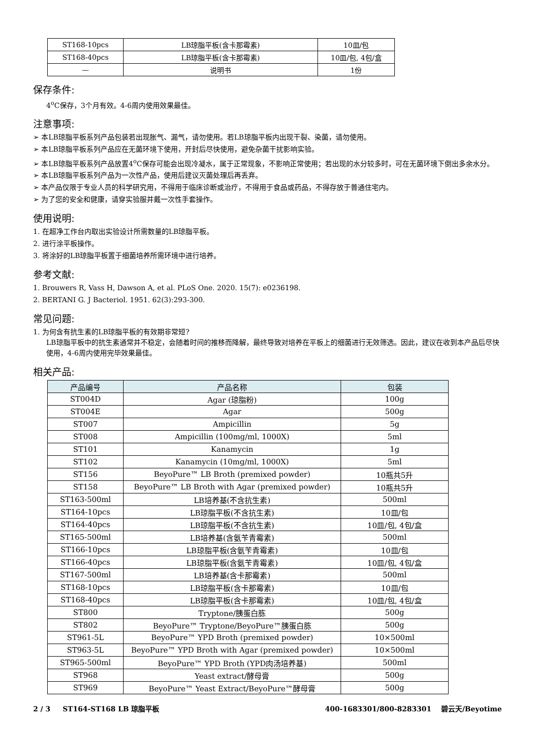| ST168-10pcs | LB琼脂平板(含卡那霉素) | 10皿/包 |
| ST168-40pcs | LB琼脂平板(含卡那霉素) | 10皿/包, 4包/盒 |
| — | 说明书 | 1份 |
保存条件:
4<sup>o</sup>C保存，3个月有效。4-6周内使用效果最佳。
注意事项:
➢ 本LB琼脂平板系列产品包装若出现胀气、漏气，请勿使用。若LB琼脂平板内出现干裂、染菌，请勿使用。
➢ 本LB琼脂平板系列产品应在无菌环境下使用，开封后尽快使用，避免杂菌干扰影响实验。
➢ 本LB琼脂平板系列产品放置4<sup>o</sup>C保存可能会出现冷凝水，属于正常现象，不影响正常使用；若出现的水分较多时，可在无菌环境下倒出多余水分。
➢ 本LB琼脂平板系列产品为一次性产品，使用后建议灭菌处理后再丢弃。
➢ 本产品仅限于专业人员的科学研究用，不得用于临床诊断或治疗，不得用于食品或药品，不得存放于普通住宅内。
➢ 为了您的安全和健康，请穿实验服并戴一次性手套操作。
使用说明:
1. 在超净工作台内取出实验设计所需数量的LB琼脂平板。
2. 进行涂平板操作。
3. 将涂好的LB琼脂平板置于细菌培养所需环境中进行培养。
参考文献:
1. Brouwers R, Vass H, Dawson A, et al. PLoS One. 2020. 15(7): e0236198.
2. BERTANI G. J Bacteriol. 1951. 62(3):293-300.
常见问题:
1. 为何含有抗生素的LB琼脂平板的有效期非常短?
LB琼脂平板中的抗生素通常并不稳定，会随着时间的推移而降解，最终导致对培养在平板上的细菌进行无效筛选。因此，建议在收到本产品后尽快使用，4-6周内使用完毕效果最佳。
相关产品:
| 产品编号 | 产品名称 | 包装 |
| --- | --- | --- |
| ST004D | Agar (琼脂粉) | 100g |
| ST004E | Agar | 500g |
| ST007 | Ampicillin | 5g |
| ST008 | Ampicillin (100mg/ml, 1000X) | 5ml |
| ST101 | Kanamycin | 1g |
| ST102 | Kanamycin (10mg/ml, 1000X) | 5ml |
| ST156 | BeyoPure™ LB Broth (premixed powder) | 10瓶共5升 |
| ST158 | BeyoPure™ LB Broth with Agar (premixed powder) | 10瓶共5升 |
| ST163-500ml | LB培养基(不含抗生素) | 500ml |
| ST164-10pcs | LB琼脂平板(不含抗生素) | 10皿/包 |
| ST164-40pcs | LB琼脂平板(不含抗生素) | 10皿/包, 4包/盒 |
| ST165-500ml | LB培养基(含氨苄青霉素) | 500ml |
| ST166-10pcs | LB琼脂平板(含氨苄青霉素) | 10皿/包 |
| ST166-40pcs | LB琼脂平板(含氨苄青霉素) | 10皿/包, 4包/盒 |
| ST167-500ml | LB培养基(含卡那霉素) | 500ml |
| ST168-10pcs | LB琼脂平板(含卡那霉素) | 10皿/包 |
| ST168-40pcs | LB琼脂平板(含卡那霉素) | 10皿/包, 4包/盒 |
| ST800 | Tryptone/胰蛋白胨 | 500g |
| ST802 | BeyoPure™ Tryptone/BeyoPure™胰蛋白胨 | 500g |
| ST961-5L | BeyoPure™ YPD Broth (premixed powder) | 10×500ml |
| ST963-5L | BeyoPure™ YPD Broth with Agar (premixed powder) | 10×500ml |
| ST965-500ml | BeyoPure™ YPD Broth (YPD肉汤培养基) | 500ml |
| ST968 | Yeast extract/酵母膏 | 500g |
| ST969 | BeyoPure™ Yeast Extract/BeyoPure™酵母膏 | 500g |
2 / 3 ST164-ST168 LB 琼脂平板 400-1683301/800-8283301 碧云天/Beyotime